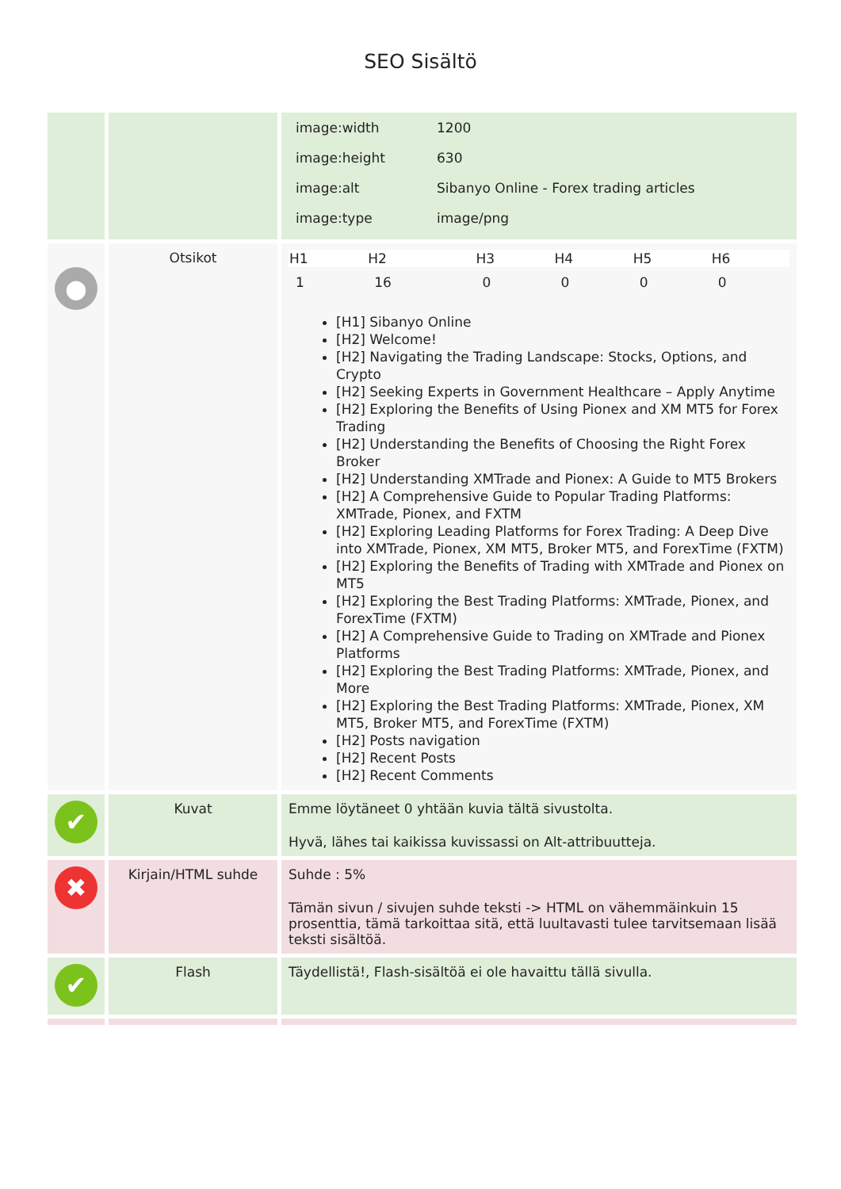SEO Sisältö
| | | / image:width / 1200 / / image:height / 630 / / image:alt / Sibanyo Online - Forex trading articles / / image:type / image/png / |
| ● | Otsikot | / H1 / H2 / H3 / H4 / H5 / H6 / / --- / --- / --- / --- / --- / --- / / 1 / 16 / 0 / 0 / 0 / 0 / [H1] Sibanyo Online [H2] Welcome! [H2] Navigating the Trading Landscape: Stocks, Options, and Crypto [H2] Seeking Experts in Government Healthcare – Apply Anytime [H2] Exploring the Benefits of Using Pionex and XM MT5 for Forex Trading [H2] Understanding the Benefits of Choosing the Right Forex Broker [H2] Understanding XMTrade and Pionex: A Guide to MT5 Brokers [H2] A Comprehensive Guide to Popular Trading Platforms: XMTrade, Pionex, and FXTM [H2] Exploring Leading Platforms for Forex Trading: A Deep Dive into XMTrade, Pionex, XM MT5, Broker MT5, and ForexTime (FXTM) [H2] Exploring the Benefits of Trading with XMTrade and Pionex on MT5 [H2] Exploring the Best Trading Platforms: XMTrade, Pionex, and ForexTime (FXTM) [H2] A Comprehensive Guide to Trading on XMTrade and Pionex Platforms [H2] Exploring the Best Trading Platforms: XMTrade, Pionex, and More [H2] Exploring the Best Trading Platforms: XMTrade, Pionex, XM MT5, Broker MT5, and ForexTime (FXTM) [H2] Posts navigation [H2] Recent Posts [H2] Recent Comments |
| ✔ | Kuvat | Emme löytäneet 0 yhtään kuvia tältä sivustolta. Hyvä, lähes tai kaikissa kuvissassi on Alt-attribuutteja. |
| ✖ | Kirjain/HTML suhde | Suhde : 5% Tämän sivun / sivujen suhde teksti -> HTML on vähemmäinkuin 15 prosenttia, tämä tarkoittaa sitä, että luultavasti tulee tarvitsemaan lisää teksti sisältöä. |
| ✔ | Flash | Täydellistä!, Flash-sisältöä ei ole havaittu tällä sivulla. |